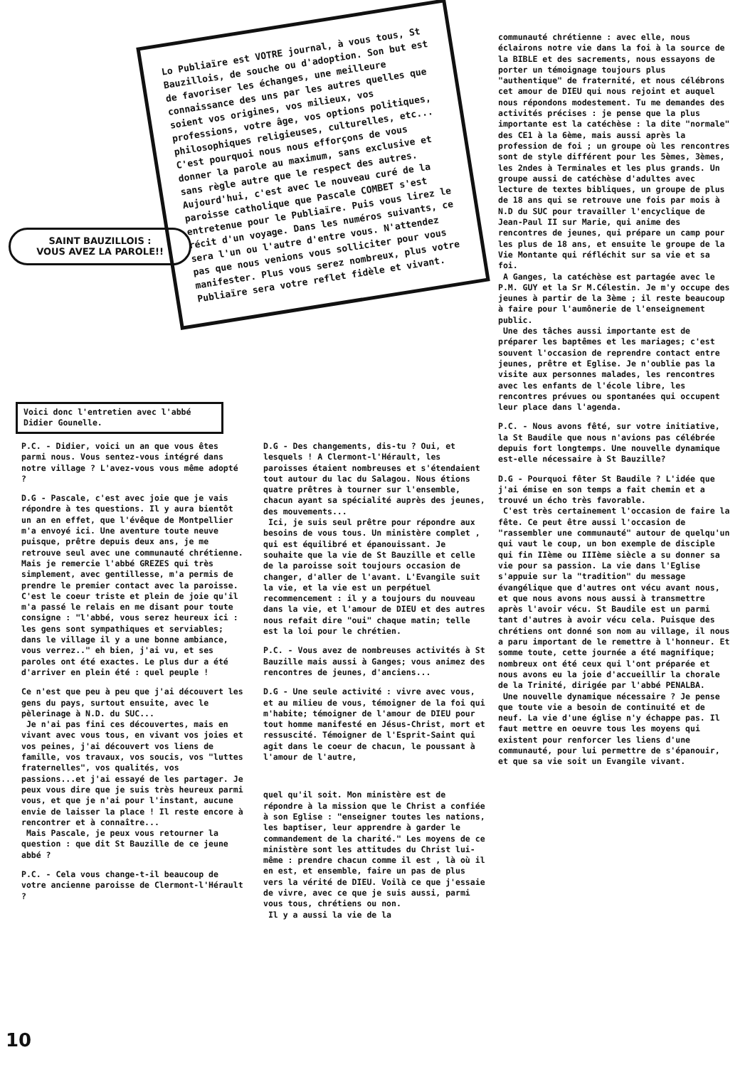Lo Publiaïre est VOTRE journal, à vous tous, St Bauzillois, de souche ou d'adoption. Son but est de favoriser les échanges, une meilleure connaissance des uns par les autres quelles que soient vos origines, vos milieux, vos professions, votre âge, vos options politiques, philosophiques religieuses, culturelles, etc... C'est pourquoi nous nous efforçons de vous donner la parole au maximum, sans exclusive et sans règle autre que le respect des autres. Aujourd'hui, c'est avec le nouveau curé de la paroisse catholique que Pascale COMBET s'est entretenue pour le Publiaïre. Puis vous lirez le récit d'un voyage. Dans les numéros suivants, ce sera l'un ou l'autre d'entre vous. N'attendez pas que nous venions vous solliciter pour vous manifester. Plus vous serez nombreux, plus votre Publiaïre sera votre reflet fidèle et vivant.
SAINT BAUZILLOIS :
VOUS AVEZ LA PAROLE!!
Voici donc l'entretien avec l'abbé Didier Gounelle.
communauté chrétienne : avec elle, nous éclairons notre vie dans la foi à la source de la BIBLE et des sacrements, nous essayons de porter un témoignage toujours plus "authentique" de fraternité, et nous célébrons cet amour de DIEU qui nous rejoint et auquel nous répondons modestement. Tu me demandes des activités précises : je pense que la plus importante est la catéchèse : la dite "normale" des CE1 à la 6ème, mais aussi après la profession de foi ; un groupe où les rencontres sont de style différent pour les 5èmes, 3èmes, les 2ndes à Terminales et les plus grands. Un groupe aussi de catéchèse d'adultes avec lecture de textes bibliques, un groupe de plus de 18 ans qui se retrouve une fois par mois à N.D du SUC pour travailler l'encyclique de Jean-Paul II sur Marie, qui anime des rencontres de jeunes, qui prépare un camp pour les plus de 18 ans, et ensuite le groupe de la Vie Montante qui réfléchit sur sa vie et sa foi.
A Ganges, la catéchèse est partagée avec le P.M. GUY et la Sr M.Célestin. Je m'y occupe des jeunes à partir de la 3ème ; il reste beaucoup à faire pour l'aumônerie de l'enseignement public.
Une des tâches aussi importante est de préparer les baptêmes et les mariages; c'est souvent l'occasion de reprendre contact entre jeunes, prêtre et Eglise. Je n'oublie pas la visite aux personnes malades, les rencontres avec les enfants de l'école libre, les rencontres prévues ou spontanées qui occupent leur place dans l'agenda.
P.C. - Nous avons fêté, sur votre initiative, la St Baudile que nous n'avions pas célébrée depuis fort longtemps. Une nouvelle dynamique est-elle nécessaire à St Bauzille?
D.G - Pourquoi fêter St Baudile ? L'idée que j'ai émise en son temps a fait chemin et a trouvé un écho très favorable.
C'est très certainement l'occasion de faire la fête. Ce peut être aussi l'occasion de "rassembler une communauté" autour de quelqu'un qui vaut le coup, un bon exemple de disciple qui fin IIème ou IIIème siècle a su donner sa vie pour sa passion. La vie dans l'Eglise s'appuie sur la "tradition" du message évangélique que d'autres ont vécu avant nous, et que nous avons nous aussi à transmettre après l'avoir vécu. St Baudile est un parmi tant d'autres à avoir vécu cela. Puisque des chrétiens ont donné son nom au village, il nous a paru important de le remettre à l'honneur. Et somme toute, cette journée a été magnifique; nombreux ont été ceux qui l'ont préparée et nous avons eu la joie d'accueillir la chorale de la Trinité, dirigée par l'abbé PENALBA.
Une nouvelle dynamique nécessaire ? Je pense que toute vie a besoin de continuité et de neuf. La vie d'une église n'y échappe pas. Il faut mettre en oeuvre tous les moyens qui existent pour renforcer les liens d'une communauté, pour lui permettre de s'épanouir, et que sa vie soit un Evangile vivant.
P.C. - Didier, voici un an que vous êtes parmi nous. Vous sentez-vous intégré dans notre village ? L'avez-vous vous même adopté ?
D.G - Pascale, c'est avec joie que je vais répondre à tes questions. Il y aura bientôt un an en effet, que l'évêque de Montpellier m'a envoyé ici. Une aventure toute neuve puisque, prêtre depuis deux ans, je me retrouve seul avec une communauté chrétienne. Mais je remercie l'abbé GREZES qui très simplement, avec gentillesse, m'a permis de prendre le premier contact avec la paroisse. C'est le coeur triste et plein de joie qu'il m'a passé le relais en me disant pour toute consigne : "l'abbé, vous serez heureux ici : les gens sont sympathiques et serviables; dans le village il y a une bonne ambiance, vous verrez.." eh bien, j'ai vu, et ses paroles ont été exactes. Le plus dur a été d'arriver en plein été : quel peuple !
Ce n'est que peu à peu que j'ai découvert les gens du pays, surtout ensuite, avec le pèlerinage à N.D. du SUC...
Je n'ai pas fini ces découvertes, mais en vivant avec vous tous, en vivant vos joies et vos peines, j'ai découvert vos liens de famille, vos travaux, vos soucis, vos "luttes fraternelles", vos qualités, vos passions...et j'ai essayé de les partager. Je peux vous dire que je suis très heureux parmi vous, et que je n'ai pour l'instant, aucune envie de laisser la place ! Il reste encore à rencontrer et à connaître...
Mais Pascale, je peux vous retourner la question : que dit St Bauzille de ce jeune abbé ?
P.C. - Cela vous change-t-il beaucoup de votre ancienne paroisse de Clermont-l'Hérault ?
D.G - Des changements, dis-tu ? Oui, et lesquels ! A Clermont-l'Hérault, les paroisses étaient nombreuses et s'étendaient tout autour du lac du Salagou. Nous étions quatre prêtres à tourner sur l'ensemble, chacun ayant sa spécialité auprès des jeunes, des mouvements...
Ici, je suis seul prêtre pour répondre aux besoins de vous tous. Un ministère complet , qui est équilibré et épanouissant. Je souhaite que la vie de St Bauzille et celle de la paroisse soit toujours occasion de changer, d'aller de l'avant. L'Evangile suit la vie, et la vie est un perpétuel recommencement : il y a toujours du nouveau dans la vie, et l'amour de DIEU et des autres nous refait dire "oui" chaque matin; telle est la loi pour le chrétien.
P.C. - Vous avez de nombreuses activités à St Bauzille mais aussi à Ganges; vous animez des rencontres de jeunes, d'anciens...
D.G - Une seule activité : vivre avec vous, et au milieu de vous, témoigner de la foi qui m'habite; témoigner de l'amour de DIEU pour tout homme manifesté en Jésus-Christ, mort et ressuscité. Témoigner de l'Esprit-Saint qui agit dans le coeur de chacun, le poussant à l'amour de l'autre,
quel qu'il soit. Mon ministère est de répondre à la mission que le Christ a confiée à son Eglise : "enseigner toutes les nations, les baptiser, leur apprendre à garder le commandement de la charité." Les moyens de ce ministère sont les attitudes du Christ lui-même : prendre chacun comme il est , là où il en est, et ensemble, faire un pas de plus vers la vérité de DIEU. Voilà ce que j'essaie de vivre, avec ce que je suis aussi, parmi vous tous, chrétiens ou non.
Il y a aussi la vie de la
10